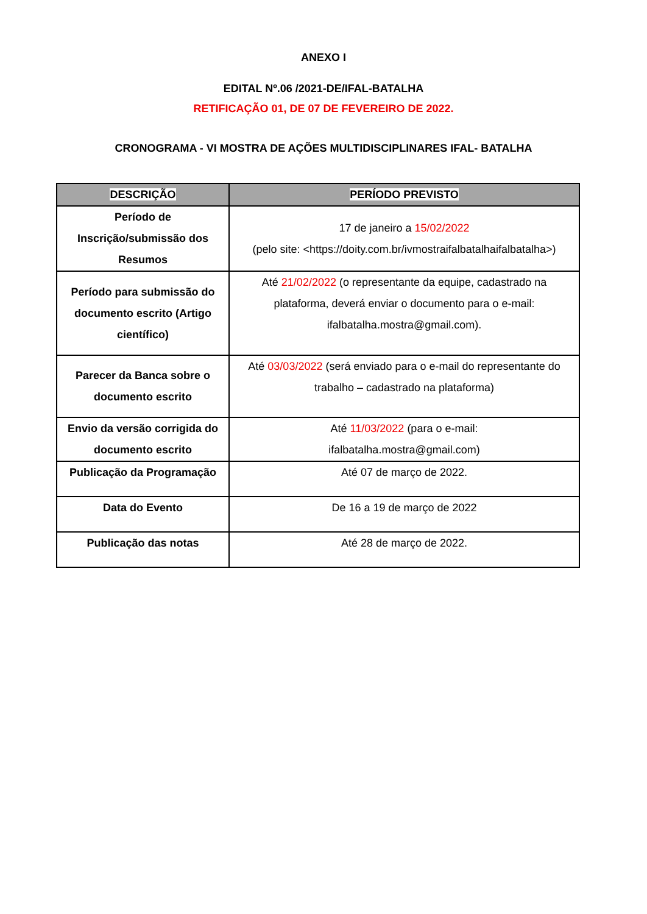ANEXO I
EDITAL Nº.06 /2021-DE/IFAL-BATALHA
RETIFICAÇÃO 01, DE 07 DE FEVEREIRO DE 2022.
CRONOGRAMA - VI MOSTRA DE AÇÕES MULTIDISCIPLINARES IFAL- BATALHA
| DESCRIÇÃO | PERÍODO PREVISTO |
| --- | --- |
| Período de Inscrição/submissão dos Resumos | 17 de janeiro a 15/02/2022 (pelo site: <https://doity.com.br/ivmostraifalbatalhaifalbatalha>) |
| Período para submissão do documento escrito (Artigo científico) | Até 21/02/2022 (o representante da equipe, cadastrado na plataforma, deverá enviar o documento para o e-mail: ifalbatalha.mostra@gmail.com). |
| Parecer da Banca sobre o documento escrito | Até 03/03/2022 (será enviado para o e-mail do representante do trabalho – cadastrado na plataforma) |
| Envio da versão corrigida do documento escrito | Até 11/03/2022 (para o e-mail: ifalbatalha.mostra@gmail.com) |
| Publicação da Programação | Até 07 de março de 2022. |
| Data do Evento | De 16 a 19 de março de 2022 |
| Publicação das notas | Até 28 de março de 2022. |